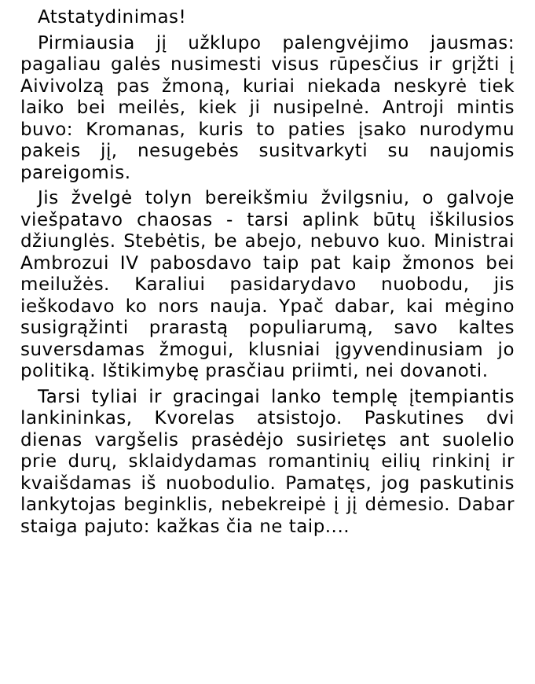Atstatydinimas!
Pirmiausia jį užklupo palengvėjimo jausmas: pagaliau galės nusimesti visus rūpesčius ir grįžti į Aivivolzą pas žmoną, kuriai niekada neskyrė tiek laiko bei meilės, kiek ji nusipelnė. Antroji mintis buvo: Kromanas, kuris to paties įsako nurodymu pakeis jį, nesugebės susitvarkyti su naujomis pareigomis.
Jis žvelgė tolyn bereikšmiu žvilgsniu, o galvoje viešpatavo chaosas - tarsi aplink būtų iškilusios džiunglės. Stebėtis, be abejo, nebuvo kuo. Ministrai Ambrozui IV pabosdavo taip pat kaip žmonos bei meilužės. Karaliui pasidarydavo nuobodu, jis ieškodavo ko nors nauja. Ypač dabar, kai mėgino susigrąžinti prarastą populiarumą, savo kaltes suversdamas žmogui, klusniai įgyvendinusiam jo politiką. Ištikimybę prasčiau priimti, nei dovanoti.
Tarsi tyliai ir gracingai lanko templę įtempiantis lankininkas, Kvorelas atsistojo. Paskutines dvi dienas vargšelis prasėdėjo susirietęs ant suolelio prie durų, sklaidydamas romantinių eilių rinkinį ir kvaišdamas iš nuobodulio. Pamatęs, jog paskutinis lankytojas beginklis, nebekreipė į jį dėmesio. Dabar staiga pajuto: kažkas čia ne taip....